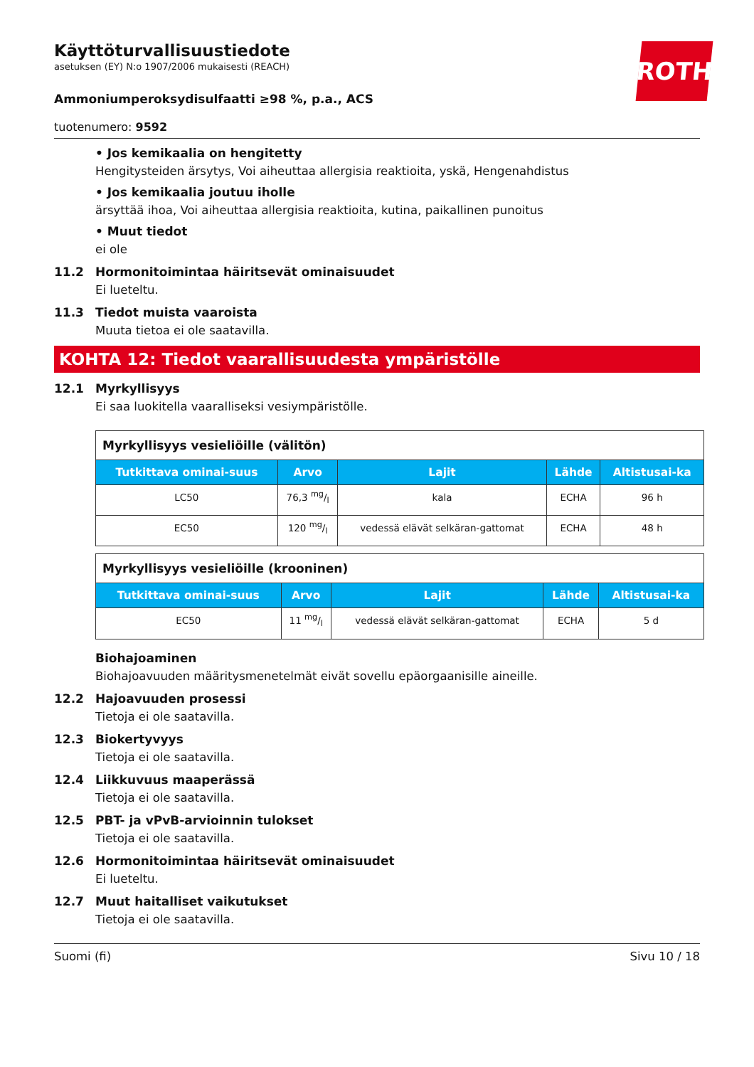ROTH
Käyttöturvallisuustiedote
asetuksen (EY) N:o 1907/2006 mukaisesti (REACH)
Ammoniumperoksydisulfaatti ≥98 %, p.a., ACS
tuotenumero: 9592
• Jos kemikaalia on hengitetty
Hengitysteiden ärsytys, Voi aiheuttaa allergisia reaktioita, yskä, Hengenahdistus
• Jos kemikaalia joutuu iholle
ärsyttää ihoa, Voi aiheuttaa allergisia reaktioita, kutina, paikallinen punoitus
• Muut tiedot
ei ole
11.2 Hormonitoimintaa häiritsevät ominaisuudet
Ei lueteltu.
11.3 Tiedot muista vaaroista
Muuta tietoa ei ole saatavilla.
KOHTA 12: Tiedot vaarallisuudesta ympäristölle
12.1 Myrkyllisyys
Ei saa luokitella vaaralliseksi vesiympäristölle.
| Myrkyllisyys vesieliöille (välitön) | | | | |
| Tutkittava ominai-suus | Arvo | Lajit | Lähde | Altistusai-ka |
| LC50 | 76,3 mg/l | kala | ECHA | 96 h |
| EC50 | 120 mg/l | vedessä elävät selkäran-gattomat | ECHA | 48 h |
| Myrkyllisyys vesieliöille (krooninen) | | | | |
| Tutkittava ominai-suus | Arvo | Lajit | Lähde | Altistusai-ka |
| EC50 | 11 mg/l | vedessä elävät selkäran-gattomat | ECHA | 5 d |
Biohajoaminen
Biohajoavuuden määritysmenetelmät eivät sovellu epäorgaanisille aineille.
12.2 Hajoavuuden prosessi
Tietoja ei ole saatavilla.
12.3 Biokertyvyys
Tietoja ei ole saatavilla.
12.4 Liikkuvuus maaperässä
Tietoja ei ole saatavilla.
12.5 PBT- ja vPvB-arvioinnin tulokset
Tietoja ei ole saatavilla.
12.6 Hormonitoimintaa häiritsevät ominaisuudet
Ei lueteltu.
12.7 Muut haitalliset vaikutukset
Tietoja ei ole saatavilla.
Suomi (fi) Sivu 10 / 18